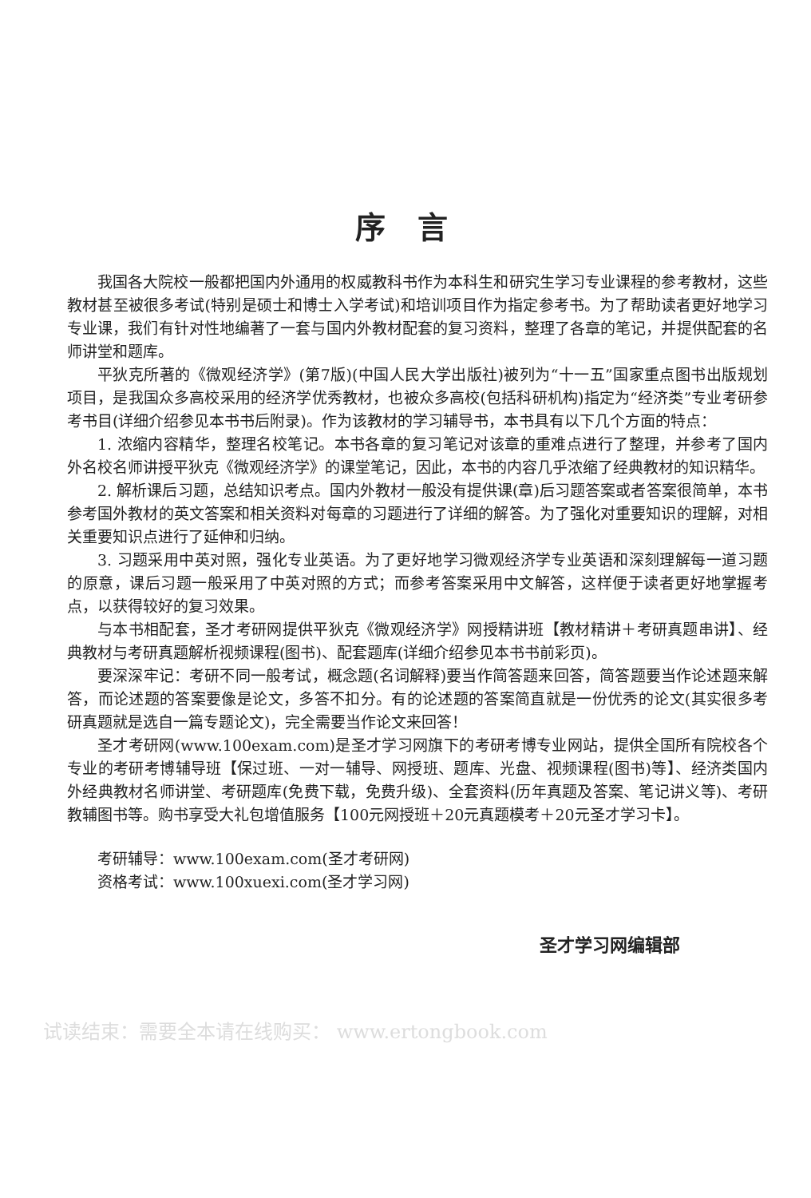序言
我国各大院校一般都把国内外通用的权威教科书作为本科生和研究生学习专业课程的参考教材，这些教材甚至被很多考试(特别是硕士和博士入学考试)和培训项目作为指定参考书。为了帮助读者更好地学习专业课，我们有针对性地编著了一套与国内外教材配套的复习资料，整理了各章的笔记，并提供配套的名师讲堂和题库。
平狄克所著的《微观经济学》(第7版)(中国人民大学出版社)被列为“十一五”国家重点图书出版规划项目，是我国众多高校采用的经济学优秀教材，也被众多高校(包括科研机构)指定为“经济类”专业考研参考书目(详细介绍参见本书书后附录)。作为该教材的学习辅导书，本书具有以下几个方面的特点：
1. 浓缩内容精华，整理名校笔记。本书各章的复习笔记对该章的重难点进行了整理，并参考了国内外名校名师讲授平狄克《微观经济学》的课堂笔记，因此，本书的内容几乎浓缩了经典教材的知识精华。
2. 解析课后习题，总结知识考点。国内外教材一般没有提供课(章)后习题答案或者答案很简单，本书参考国外教材的英文答案和相关资料对每章的习题进行了详细的解答。为了强化对重要知识的理解，对相关重要知识点进行了延伸和归纳。
3. 习题采用中英对照，强化专业英语。为了更好地学习微观经济学专业英语和深刻理解每一道习题的原意，课后习题一般采用了中英对照的方式；而参考答案采用中文解答，这样便于读者更好地掌握考点，以获得较好的复习效果。
与本书相配套，圣才考研网提供平狄克《微观经济学》网授精讲班【教材精讲＋考研真题串讲】、经典教材与考研真题解析视频课程(图书)、配套题库(详细介绍参见本书书前彩页)。
要深深牢记：考研不同一般考试，概念题(名词解释)要当作简答题来回答，简答题要当作论述题来解答，而论述题的答案要像是论文，多答不扣分。有的论述题的答案简直就是一份优秀的论文(其实很多考研真题就是选自一篇专题论文)，完全需要当作论文来回答！
圣才考研网(www.100exam.com)是圣才学习网旗下的考研考博专业网站，提供全国所有院校各个专业的考研考博辅导班【保过班、一对一辅导、网授班、题库、光盘、视频课程(图书)等】、经济类国内外经典教材名师讲堂、考研题库(免费下载，免费升级)、全套资料(历年真题及答案、笔记讲义等)、考研教辅图书等。购书享受大礼包增值服务【100元网授班＋20元真题模考＋20元圣才学习卡】。
考研辅导：www.100exam.com(圣才考研网)
资格考试：www.100xuexi.com(圣才学习网)
圣才学习网编辑部
试读结束：需要全本请在线购买： www.ertongbook.com